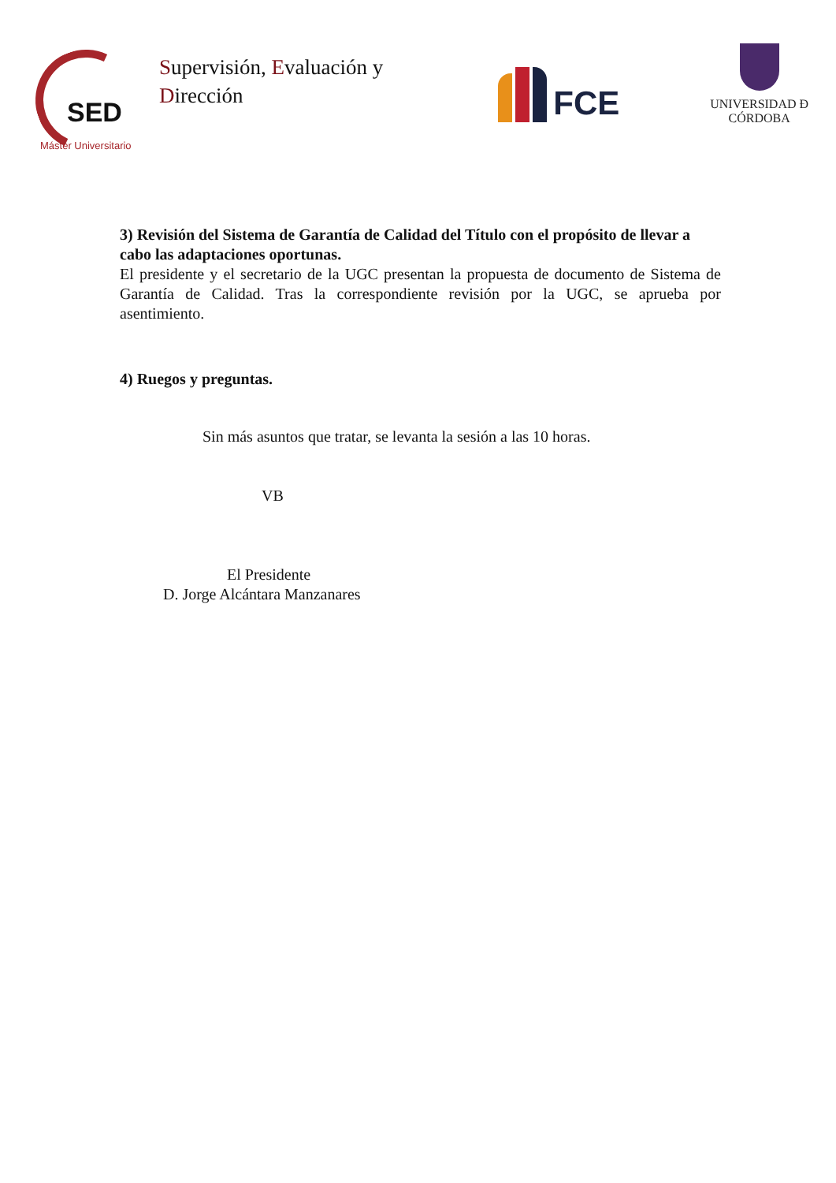SED
Máster Universitario
Supervisión, Evaluación y Dirección
FCE
UNIVERSIDAD Ð CÓRDOBA
3) Revisión del Sistema de Garantía de Calidad del Título con el propósito de llevar a cabo las adaptaciones oportunas.
El presidente y el secretario de la UGC presentan la propuesta de documento de Sistema de Garantía de Calidad. Tras la correspondiente revisión por la UGC, se aprueba por asentimiento.
4) Ruegos y preguntas.
Sin más asuntos que tratar, se levanta la sesión a las 10 horas.
VB
El Presidente
D. Jorge Alcántara Manzanares